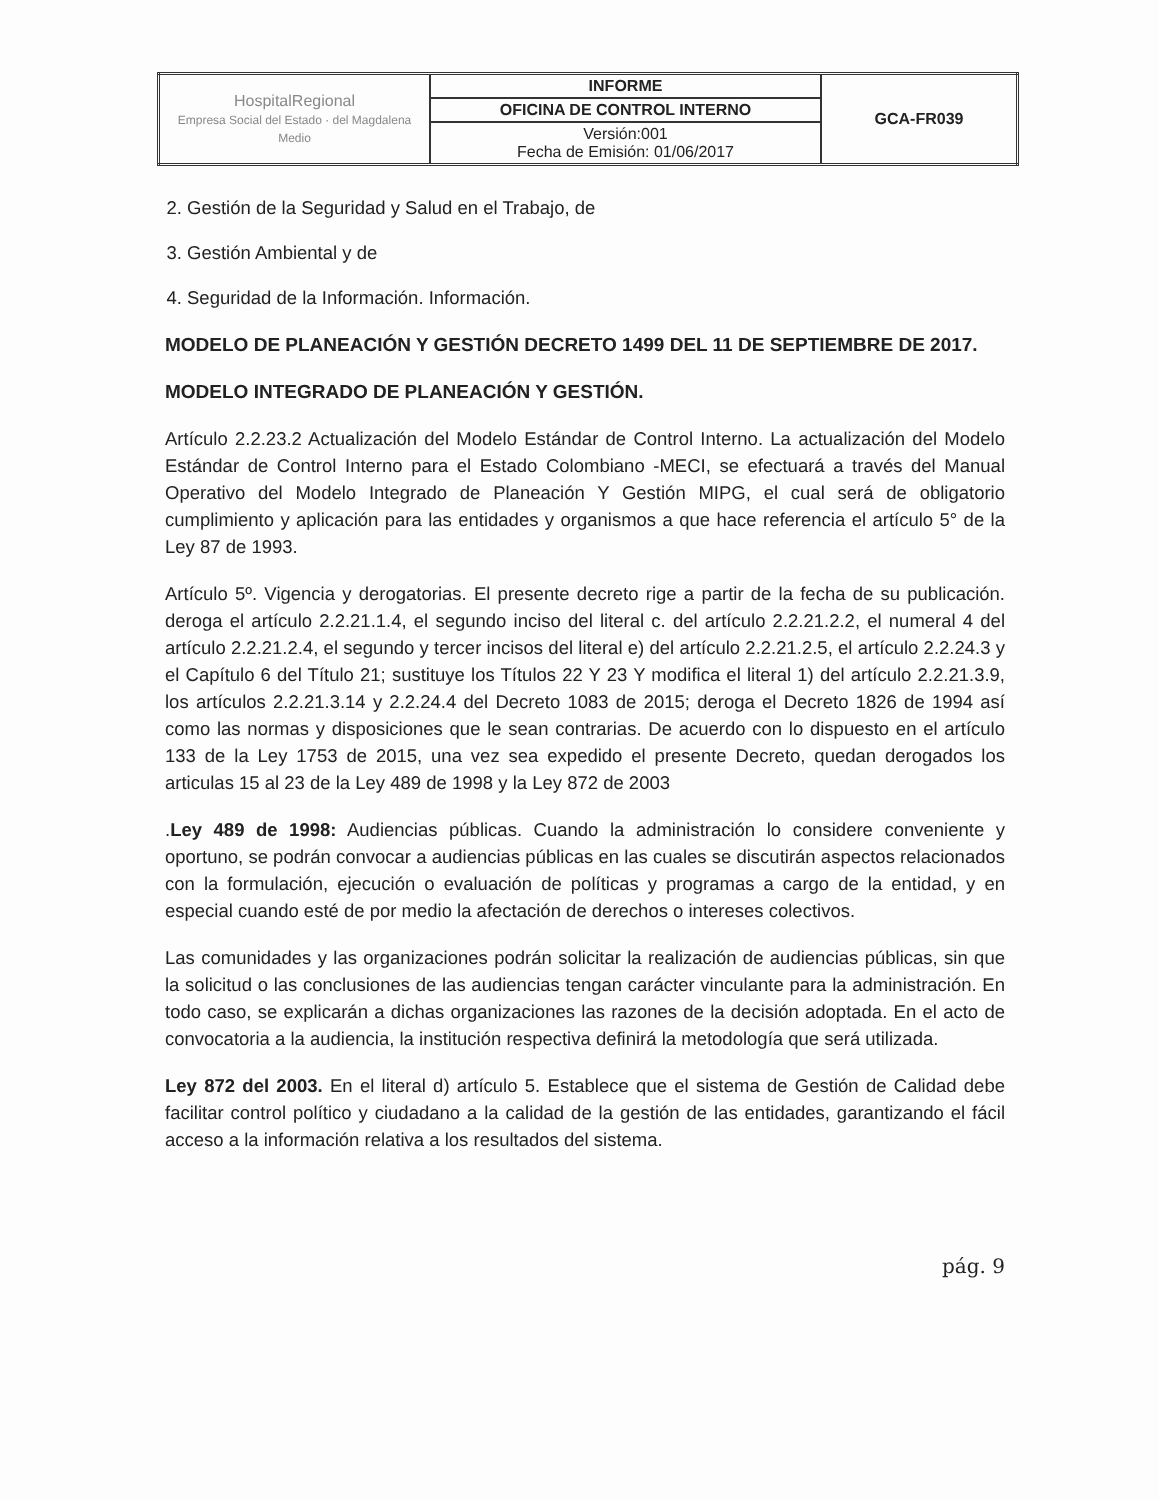| HospitalRegional Empresa Social del Estado · del Magdalena Medio | INFORME | GCA-FR039 |
| | OFICINA DE CONTROL INTERNO | |
| | Versión:001 Fecha de Emisión: 01/06/2017 | |
2. Gestión de la Seguridad y Salud en el Trabajo, de
3. Gestión Ambiental y de
4. Seguridad de la Información. Información.
MODELO DE PLANEACIÓN Y GESTIÓN DECRETO 1499 DEL 11 DE SEPTIEMBRE DE 2017.
MODELO INTEGRADO DE PLANEACIÓN Y GESTIÓN.
Artículo 2.2.23.2 Actualización del Modelo Estándar de Control Interno. La actualización del Modelo Estándar de Control Interno para el Estado Colombiano -MECI, se efectuará a través del Manual Operativo del Modelo Integrado de Planeación Y Gestión MIPG, el cual será de obligatorio cumplimiento y aplicación para las entidades y organismos a que hace referencia el artículo 5° de la Ley 87 de 1993.
Artículo 5º. Vigencia y derogatorias. El presente decreto rige a partir de la fecha de su publicación. deroga el artículo 2.2.21.1.4, el segundo inciso del literal c. del artículo 2.2.21.2.2, el numeral 4 del artículo 2.2.21.2.4, el segundo y tercer incisos del literal e) del artículo 2.2.21.2.5, el artículo 2.2.24.3 y el Capítulo 6 del Título 21; sustituye los Títulos 22 Y 23 Y modifica el literal 1) del artículo 2.2.21.3.9, los artículos 2.2.21.3.14 y 2.2.24.4 del Decreto 1083 de 2015; deroga el Decreto 1826 de 1994 así como las normas y disposiciones que le sean contrarias. De acuerdo con lo dispuesto en el artículo 133 de la Ley 1753 de 2015, una vez sea expedido el presente Decreto, quedan derogados los articulas 15 al 23 de la Ley 489 de 1998 y la Ley 872 de 2003
.Ley 489 de 1998: Audiencias públicas. Cuando la administración lo considere conveniente y oportuno, se podrán convocar a audiencias públicas en las cuales se discutirán aspectos relacionados con la formulación, ejecución o evaluación de políticas y programas a cargo de la entidad, y en especial cuando esté de por medio la afectación de derechos o intereses colectivos.
Las comunidades y las organizaciones podrán solicitar la realización de audiencias públicas, sin que la solicitud o las conclusiones de las audiencias tengan carácter vinculante para la administración. En todo caso, se explicarán a dichas organizaciones las razones de la decisión adoptada. En el acto de convocatoria a la audiencia, la institución respectiva definirá la metodología que será utilizada.
Ley 872 del 2003. En el literal d) artículo 5. Establece que el sistema de Gestión de Calidad debe facilitar control político y ciudadano a la calidad de la gestión de las entidades, garantizando el fácil acceso a la información relativa a los resultados del sistema.
pág. 9